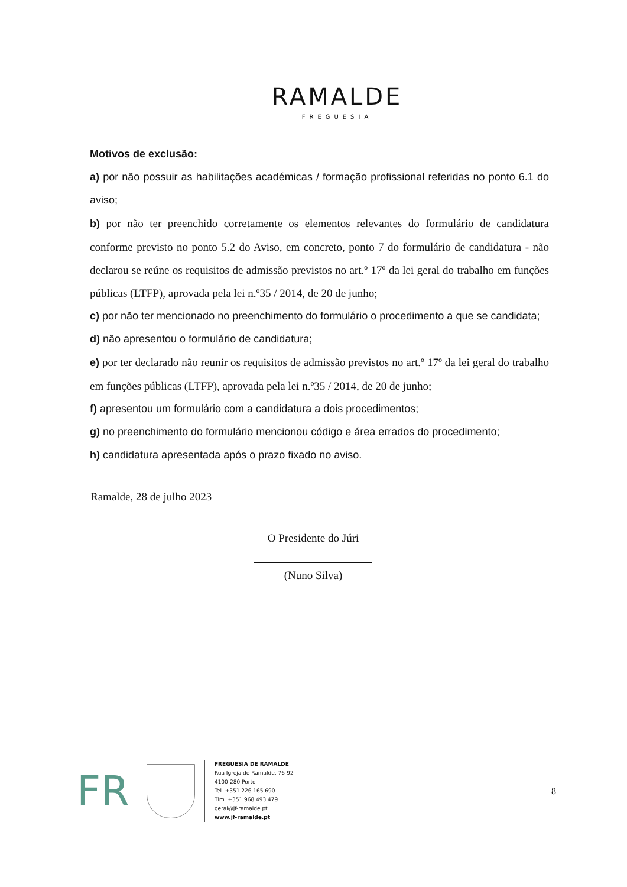RAMALDE
FREGUESIA
Motivos de exclusão:
a) por não possuir as habilitações académicas / formação profissional referidas no ponto 6.1 do aviso;
b) por não ter preenchido corretamente os elementos relevantes do formulário de candidatura conforme previsto no ponto 5.2 do Aviso, em concreto, ponto 7 do formulário de candidatura - não declarou se reúne os requisitos de admissão previstos no art.º 17º da lei geral do trabalho em funções públicas (LTFP), aprovada pela lei n.º35 / 2014, de 20 de junho;
c) por não ter mencionado no preenchimento do formulário o procedimento a que se candidata;
d) não apresentou o formulário de candidatura;
e) por ter declarado não reunir os requisitos de admissão previstos no art.º 17º da lei geral do trabalho em funções públicas (LTFP), aprovada pela lei n.º35 / 2014, de 20 de junho;
f) apresentou um formulário com a candidatura a dois procedimentos;
g) no preenchimento do formulário mencionou código e área errados do procedimento;
h) candidatura apresentada após o prazo fixado no aviso.
Ramalde, 28 de julho 2023
O Presidente do Júri
(Nuno Silva)
FR
FREGUESIA DE RAMALDE
Rua Igreja de Ramalde, 76-92
4100-280 Porto
Tel. +351 226 165 690
Tlm. +351 968 493 479
geral@jf-ramalde.pt
www.jf-ramalde.pt
8